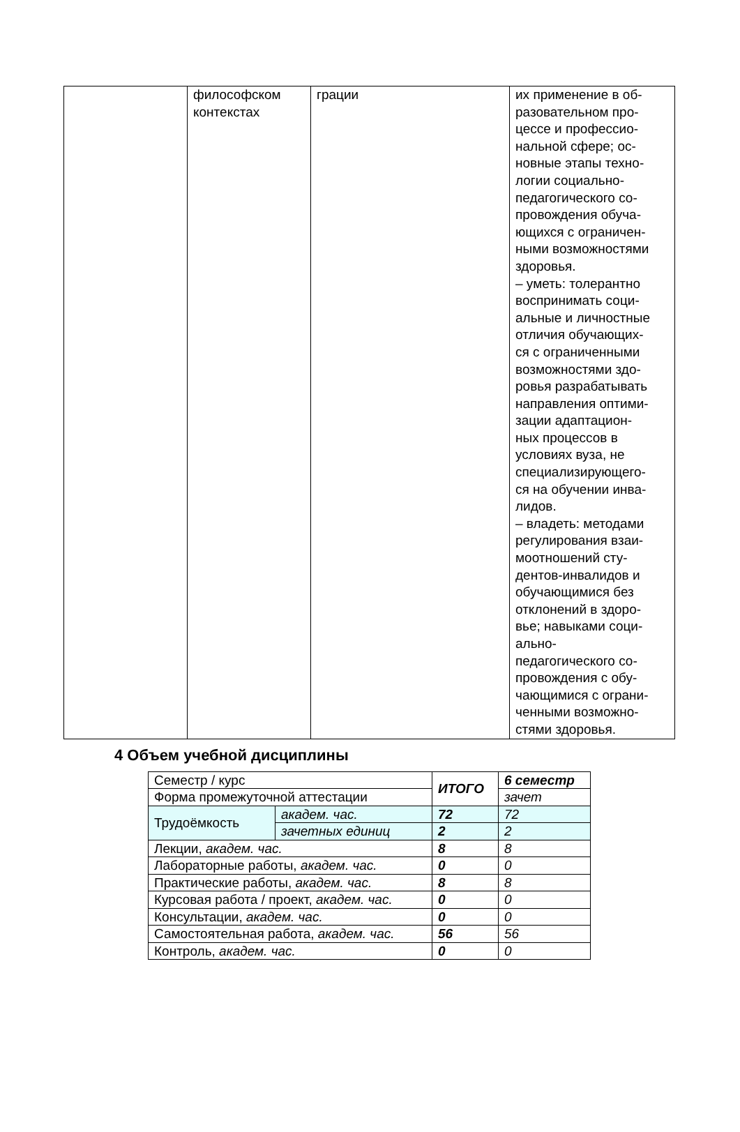| | философском контекстах | грации | их применение в об- разовательном про- цессе и профессио- нальной сфере; ос- новные этапы техно- логии социально- педагогического со- провождения обуча- ющихся с ограничен- ными возможностями здоровья. – уметь: толерантно воспринимать соци- альные и личностные отличия обучающих- ся с ограниченными возможностями здо- ровья разрабатывать направления оптими- зации адаптацион- ных процессов в условиях вуза, не специализирующего- ся на обучении инва- лидов. – владеть: методами регулирования взаи- моотношений сту- дентов-инвалидов и обучающимися без отклонений в здоро- вье; навыками соци- ально- педагогического со- провождения с обу- чающимися с ограни- ченными возможно- стями здоровья. |
4 Объем учебной дисциплины
| Семестр / курс | | ИТОГО | 6 семестр |
| Форма промежуточной аттестации | | | зачет |
| Трудоёмкость | академ. час. | 72 | 72 |
| | зачетных единиц | 2 | 2 |
| Лекции, академ. час. | | 8 | 8 |
| Лабораторные работы, академ. час. | | 0 | 0 |
| Практические работы, академ. час. | | 8 | 8 |
| Курсовая работа / проект, академ. час. | | 0 | 0 |
| Консультации, академ. час. | | 0 | 0 |
| Самостоятельная работа, академ. час. | | 56 | 56 |
| Контроль, академ. час. | | 0 | 0 |